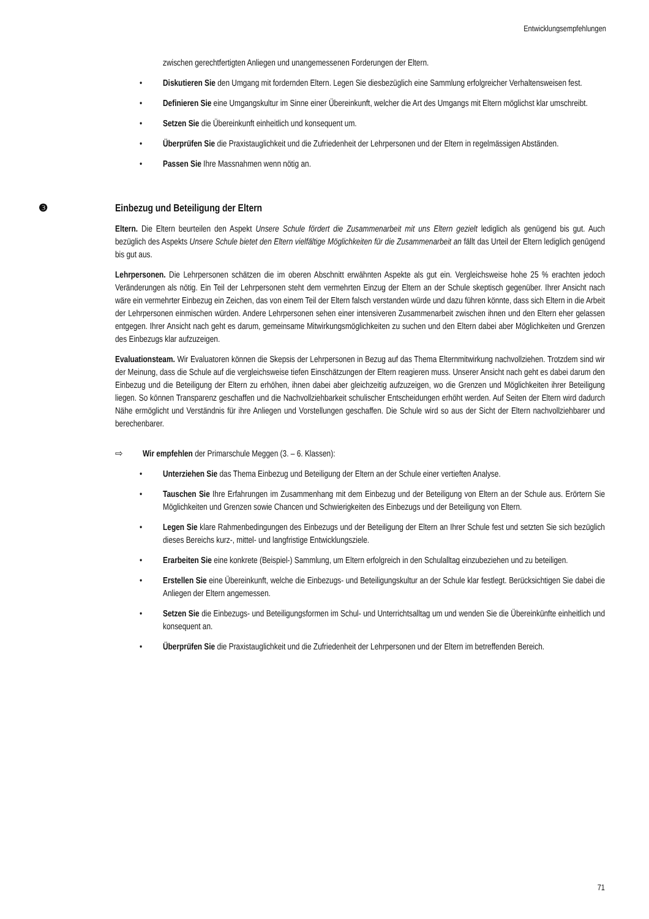Entwicklungsempfehlungen
zwischen gerechtfertigten Anliegen und unangemessenen Forderungen der Eltern.
• Diskutieren Sie den Umgang mit fordernden Eltern. Legen Sie diesbezüglich eine Sammlung erfolgreicher Verhaltensweisen fest.
• Definieren Sie eine Umgangskultur im Sinne einer Übereinkunft, welcher die Art des Umgangs mit Eltern möglichst klar umschreibt.
• Setzen Sie die Übereinkunft einheitlich und konsequent um.
• Überprüfen Sie die Praxistauglichkeit und die Zufriedenheit der Lehrpersonen und der Eltern in regelmässigen Abständen.
• Passen Sie Ihre Massnahmen wenn nötig an.
❸ Einbezug und Beteiligung der Eltern
Eltern. Die Eltern beurteilen den Aspekt Unsere Schule fördert die Zusammenarbeit mit uns Eltern gezielt lediglich als genügend bis gut. Auch bezüglich des Aspekts Unsere Schule bietet den Eltern vielfältige Möglichkeiten für die Zusammenarbeit an fällt das Urteil der Eltern lediglich genügend bis gut aus.
Lehrpersonen. Die Lehrpersonen schätzen die im oberen Abschnitt erwähnten Aspekte als gut ein. Vergleichsweise hohe 25 % erachten jedoch Veränderungen als nötig. Ein Teil der Lehrpersonen steht dem vermehrten Einzug der Eltern an der Schule skeptisch gegenüber. Ihrer Ansicht nach wäre ein vermehrter Einbezug ein Zeichen, das von einem Teil der Eltern falsch verstanden würde und dazu führen könnte, dass sich Eltern in die Arbeit der Lehrpersonen einmischen würden. Andere Lehrpersonen sehen einer intensiveren Zusammenarbeit zwischen ihnen und den Eltern eher gelassen entgegen. Ihrer Ansicht nach geht es darum, gemeinsame Mitwirkungsmöglichkeiten zu suchen und den Eltern dabei aber Möglichkeiten und Grenzen des Einbezugs klar aufzuzeigen.
Evaluationsteam. Wir Evaluatoren können die Skepsis der Lehrpersonen in Bezug auf das Thema Elternmitwirkung nachvollziehen. Trotzdem sind wir der Meinung, dass die Schule auf die vergleichsweise tiefen Einschätzungen der Eltern reagieren muss. Unserer Ansicht nach geht es dabei darum den Einbezug und die Beteiligung der Eltern zu erhöhen, ihnen dabei aber gleichzeitig aufzuzeigen, wo die Grenzen und Möglichkeiten ihrer Beteiligung liegen. So können Transparenz geschaffen und die Nachvollziehbarkeit schulischer Entscheidungen erhöht werden. Auf Seiten der Eltern wird dadurch Nähe ermöglicht und Verständnis für ihre Anliegen und Vorstellungen geschaffen. Die Schule wird so aus der Sicht der Eltern nachvollziehbarer und berechenbarer.
⇨ Wir empfehlen der Primarschule Meggen (3. – 6. Klassen):
• Unterziehen Sie das Thema Einbezug und Beteiligung der Eltern an der Schule einer vertieften Analyse.
• Tauschen Sie Ihre Erfahrungen im Zusammenhang mit dem Einbezug und der Beteiligung von Eltern an der Schule aus. Erörtern Sie Möglichkeiten und Grenzen sowie Chancen und Schwierigkeiten des Einbezugs und der Beteiligung von Eltern.
• Legen Sie klare Rahmenbedingungen des Einbezugs und der Beteiligung der Eltern an Ihrer Schule fest und setzten Sie sich bezüglich dieses Bereichs kurz-, mittel- und langfristige Entwicklungsziele.
• Erarbeiten Sie eine konkrete (Beispiel-) Sammlung, um Eltern erfolgreich in den Schulalltag einzubeziehen und zu beteiligen.
• Erstellen Sie eine Übereinkunft, welche die Einbezugs- und Beteiligungskultur an der Schule klar festlegt. Berücksichtigen Sie dabei die Anliegen der Eltern angemessen.
• Setzen Sie die Einbezugs- und Beteiligungsformen im Schul- und Unterrichtsalltag um und wenden Sie die Übereinkünfte einheitlich und konsequent an.
• Überprüfen Sie die Praxistauglichkeit und die Zufriedenheit der Lehrpersonen und der Eltern im betreffenden Bereich.
71